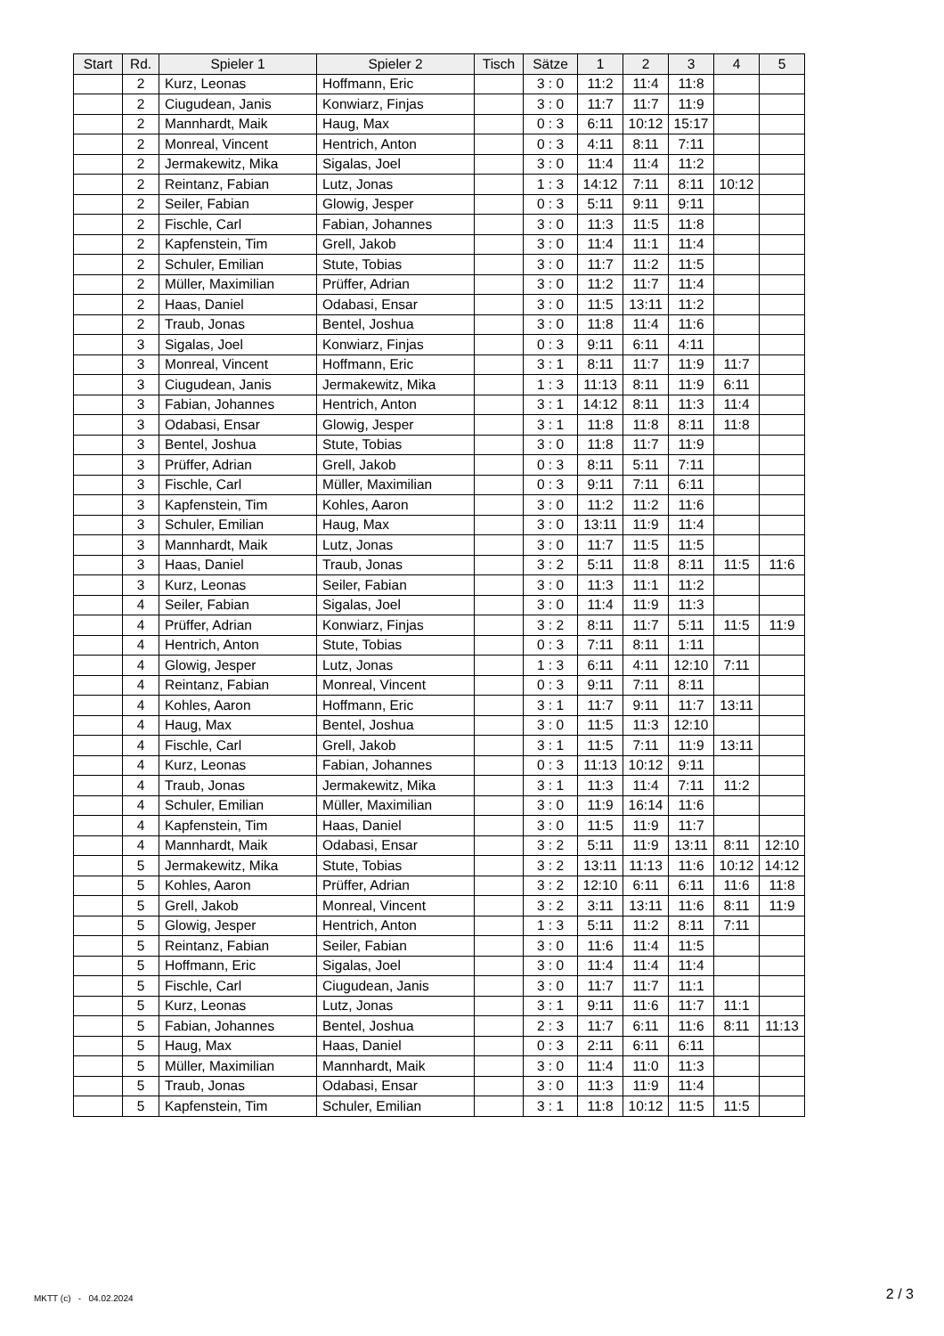| Start | Rd. | Spieler 1 | Spieler 2 | Tisch | Sätze | 1 | 2 | 3 | 4 | 5 |
| --- | --- | --- | --- | --- | --- | --- | --- | --- | --- | --- |
| | 2 | Kurz, Leonas | Hoffmann, Eric | | 3 : 0 | 11:2 | 11:4 | 11:8 | | |
| | 2 | Ciugudean, Janis | Konwiarz, Finjas | | 3 : 0 | 11:7 | 11:7 | 11:9 | | |
| | 2 | Mannhardt, Maik | Haug, Max | | 0 : 3 | 6:11 | 10:12 | 15:17 | | |
| | 2 | Monreal, Vincent | Hentrich, Anton | | 0 : 3 | 4:11 | 8:11 | 7:11 | | |
| | 2 | Jermakewitz, Mika | Sigalas, Joel | | 3 : 0 | 11:4 | 11:4 | 11:2 | | |
| | 2 | Reintanz, Fabian | Lutz, Jonas | | 1 : 3 | 14:12 | 7:11 | 8:11 | 10:12 | |
| | 2 | Seiler, Fabian | Glowig, Jesper | | 0 : 3 | 5:11 | 9:11 | 9:11 | | |
| | 2 | Fischle, Carl | Fabian, Johannes | | 3 : 0 | 11:3 | 11:5 | 11:8 | | |
| | 2 | Kapfenstein, Tim | Grell, Jakob | | 3 : 0 | 11:4 | 11:1 | 11:4 | | |
| | 2 | Schuler, Emilian | Stute, Tobias | | 3 : 0 | 11:7 | 11:2 | 11:5 | | |
| | 2 | Müller, Maximilian | Prüffer, Adrian | | 3 : 0 | 11:2 | 11:7 | 11:4 | | |
| | 2 | Haas, Daniel | Odabasi, Ensar | | 3 : 0 | 11:5 | 13:11 | 11:2 | | |
| | 2 | Traub, Jonas | Bentel, Joshua | | 3 : 0 | 11:8 | 11:4 | 11:6 | | |
| | 3 | Sigalas, Joel | Konwiarz, Finjas | | 0 : 3 | 9:11 | 6:11 | 4:11 | | |
| | 3 | Monreal, Vincent | Hoffmann, Eric | | 3 : 1 | 8:11 | 11:7 | 11:9 | 11:7 | |
| | 3 | Ciugudean, Janis | Jermakewitz, Mika | | 1 : 3 | 11:13 | 8:11 | 11:9 | 6:11 | |
| | 3 | Fabian, Johannes | Hentrich, Anton | | 3 : 1 | 14:12 | 8:11 | 11:3 | 11:4 | |
| | 3 | Odabasi, Ensar | Glowig, Jesper | | 3 : 1 | 11:8 | 11:8 | 8:11 | 11:8 | |
| | 3 | Bentel, Joshua | Stute, Tobias | | 3 : 0 | 11:8 | 11:7 | 11:9 | | |
| | 3 | Prüffer, Adrian | Grell, Jakob | | 0 : 3 | 8:11 | 5:11 | 7:11 | | |
| | 3 | Fischle, Carl | Müller, Maximilian | | 0 : 3 | 9:11 | 7:11 | 6:11 | | |
| | 3 | Kapfenstein, Tim | Kohles, Aaron | | 3 : 0 | 11:2 | 11:2 | 11:6 | | |
| | 3 | Schuler, Emilian | Haug, Max | | 3 : 0 | 13:11 | 11:9 | 11:4 | | |
| | 3 | Mannhardt, Maik | Lutz, Jonas | | 3 : 0 | 11:7 | 11:5 | 11:5 | | |
| | 3 | Haas, Daniel | Traub, Jonas | | 3 : 2 | 5:11 | 11:8 | 8:11 | 11:5 | 11:6 |
| | 3 | Kurz, Leonas | Seiler, Fabian | | 3 : 0 | 11:3 | 11:1 | 11:2 | | |
| | 4 | Seiler, Fabian | Sigalas, Joel | | 3 : 0 | 11:4 | 11:9 | 11:3 | | |
| | 4 | Prüffer, Adrian | Konwiarz, Finjas | | 3 : 2 | 8:11 | 11:7 | 5:11 | 11:5 | 11:9 |
| | 4 | Hentrich, Anton | Stute, Tobias | | 0 : 3 | 7:11 | 8:11 | 1:11 | | |
| | 4 | Glowig, Jesper | Lutz, Jonas | | 1 : 3 | 6:11 | 4:11 | 12:10 | 7:11 | |
| | 4 | Reintanz, Fabian | Monreal, Vincent | | 0 : 3 | 9:11 | 7:11 | 8:11 | | |
| | 4 | Kohles, Aaron | Hoffmann, Eric | | 3 : 1 | 11:7 | 9:11 | 11:7 | 13:11 | |
| | 4 | Haug, Max | Bentel, Joshua | | 3 : 0 | 11:5 | 11:3 | 12:10 | | |
| | 4 | Fischle, Carl | Grell, Jakob | | 3 : 1 | 11:5 | 7:11 | 11:9 | 13:11 | |
| | 4 | Kurz, Leonas | Fabian, Johannes | | 0 : 3 | 11:13 | 10:12 | 9:11 | | |
| | 4 | Traub, Jonas | Jermakewitz, Mika | | 3 : 1 | 11:3 | 11:4 | 7:11 | 11:2 | |
| | 4 | Schuler, Emilian | Müller, Maximilian | | 3 : 0 | 11:9 | 16:14 | 11:6 | | |
| | 4 | Kapfenstein, Tim | Haas, Daniel | | 3 : 0 | 11:5 | 11:9 | 11:7 | | |
| | 4 | Mannhardt, Maik | Odabasi, Ensar | | 3 : 2 | 5:11 | 11:9 | 13:11 | 8:11 | 12:10 |
| | 5 | Jermakewitz, Mika | Stute, Tobias | | 3 : 2 | 13:11 | 11:13 | 11:6 | 10:12 | 14:12 |
| | 5 | Kohles, Aaron | Prüffer, Adrian | | 3 : 2 | 12:10 | 6:11 | 6:11 | 11:6 | 11:8 |
| | 5 | Grell, Jakob | Monreal, Vincent | | 3 : 2 | 3:11 | 13:11 | 11:6 | 8:11 | 11:9 |
| | 5 | Glowig, Jesper | Hentrich, Anton | | 1 : 3 | 5:11 | 11:2 | 8:11 | 7:11 | |
| | 5 | Reintanz, Fabian | Seiler, Fabian | | 3 : 0 | 11:6 | 11:4 | 11:5 | | |
| | 5 | Hoffmann, Eric | Sigalas, Joel | | 3 : 0 | 11:4 | 11:4 | 11:4 | | |
| | 5 | Fischle, Carl | Ciugudean, Janis | | 3 : 0 | 11:7 | 11:7 | 11:1 | | |
| | 5 | Kurz, Leonas | Lutz, Jonas | | 3 : 1 | 9:11 | 11:6 | 11:7 | 11:1 | |
| | 5 | Fabian, Johannes | Bentel, Joshua | | 2 : 3 | 11:7 | 6:11 | 11:6 | 8:11 | 11:13 |
| | 5 | Haug, Max | Haas, Daniel | | 0 : 3 | 2:11 | 6:11 | 6:11 | | |
| | 5 | Müller, Maximilian | Mannhardt, Maik | | 3 : 0 | 11:4 | 11:0 | 11:3 | | |
| | 5 | Traub, Jonas | Odabasi, Ensar | | 3 : 0 | 11:3 | 11:9 | 11:4 | | |
| | 5 | Kapfenstein, Tim | Schuler, Emilian | | 3 : 1 | 11:8 | 10:12 | 11:5 | 11:5 | |
MKTT (c) - 04.02.2024 2 / 3